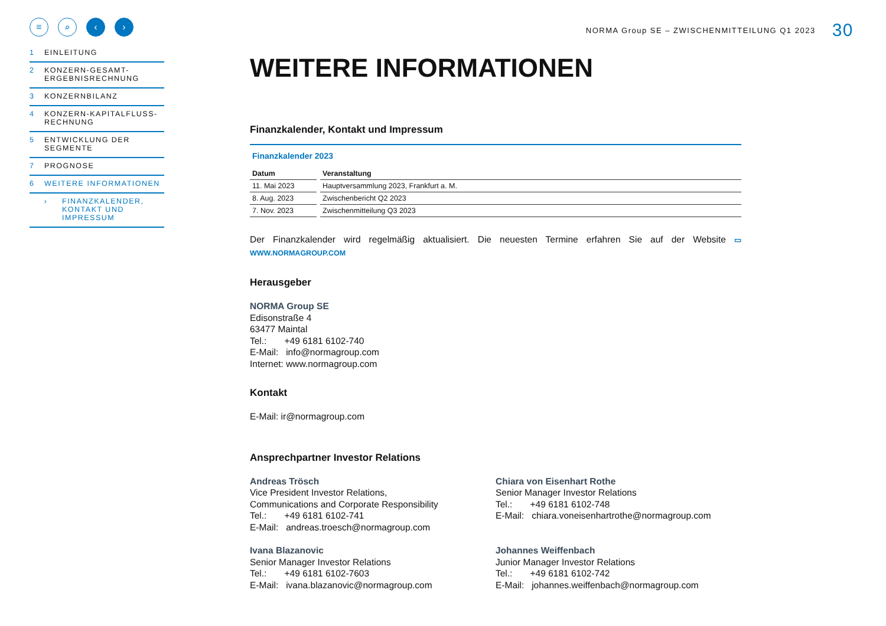≡ ⌕ ‹ ›
1 EINLEITUNG
2 KONZERN-GESAMT-
ERGEBNISRECHNUNG
3 KONZERNBILANZ
4 KONZERN-KAPITALFLUSS-
RECHNUNG
5 ENTWICKLUNG DER
SEGMENTE
7 PROGNOSE
6 WEITERE INFORMATIONEN
› FINANZKALENDER,
KONTAKT UND
IMPRESSUM
NORMA Group SE – ZWISCHENMITTEILUNG Q1 2023 30
WEITERE INFORMATIONEN
Finanzkalender, Kontakt und Impressum
Finanzkalender 2023
| Datum | Veranstaltung |
| --- | --- |
| 11. Mai 2023 | Hauptversammlung 2023, Frankfurt a. M. |
| 8. Aug. 2023 | Zwischenbericht Q2 2023 |
| 7. Nov. 2023 | Zwischenmitteilung Q3 2023 |
Der Finanzkalender wird regelmäßig aktualisiert. Die neuesten Termine erfahren Sie auf der Website ▭ WWW.NORMAGROUP.COM
Herausgeber
NORMA Group SE
Edisonstraße 4
63477 Maintal
Tel.: +49 6181 6102-740
E-Mail: info@normagroup.com
Internet: www.normagroup.com
Kontakt
E-Mail: ir@normagroup.com
Ansprechpartner Investor Relations
Andreas Trösch
Vice President Investor Relations,
Communications and Corporate Responsibility
Tel.: +49 6181 6102-741
E-Mail: andreas.troesch@normagroup.com
Chiara von Eisenhart Rothe
Senior Manager Investor Relations
Tel.: +49 6181 6102-748
E-Mail: chiara.voneisenhartrothe@normagroup.com
Ivana Blazanovic
Senior Manager Investor Relations
Tel.: +49 6181 6102-7603
E-Mail: ivana.blazanovic@normagroup.com
Johannes Weiffenbach
Junior Manager Investor Relations
Tel.: +49 6181 6102-742
E-Mail: johannes.weiffenbach@normagroup.com